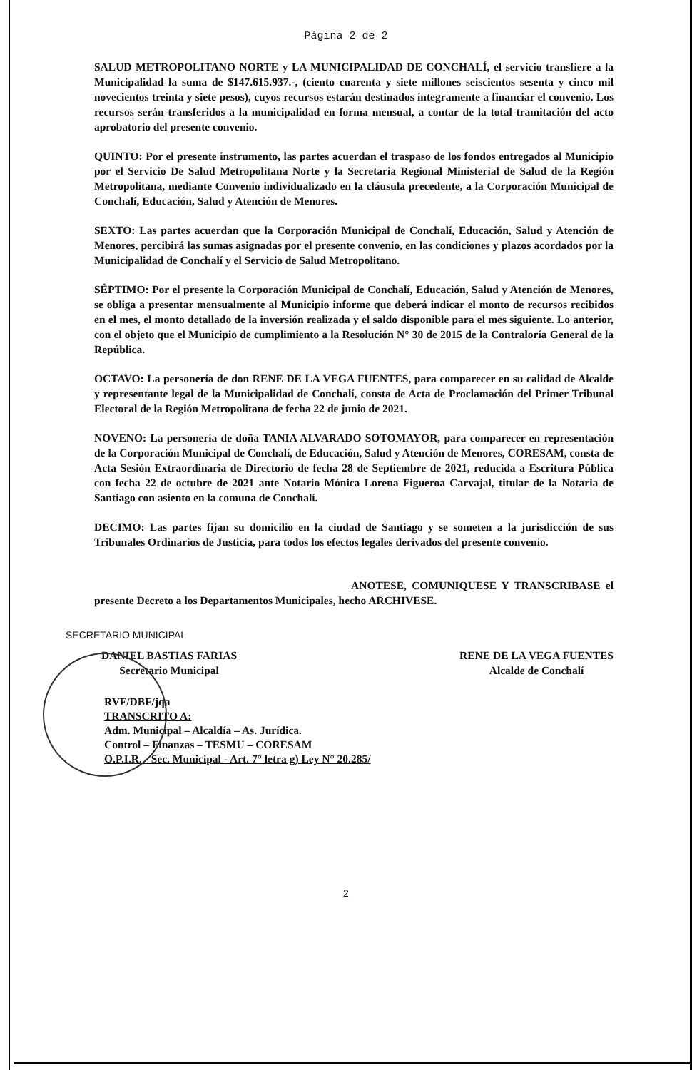Página 2 de 2
SALUD METROPOLITANO NORTE y LA MUNICIPALIDAD DE CONCHALÍ, el servicio transfiere a la Municipalidad la suma de $147.615.937.-, (ciento cuarenta y siete millones seiscientos sesenta y cinco mil novecientos treinta y siete pesos), cuyos recursos estarán destinados íntegramente a financiar el convenio. Los recursos serán transferidos a la municipalidad en forma mensual, a contar de la total tramitación del acto aprobatorio del presente convenio.
QUINTO: Por el presente instrumento, las partes acuerdan el traspaso de los fondos entregados al Municipio por el Servicio De Salud Metropolitana Norte y la Secretaria Regional Ministerial de Salud de la Región Metropolitana, mediante Convenio individualizado en la cláusula precedente, a la Corporación Municipal de Conchalí, Educación, Salud y Atención de Menores.
SEXTO: Las partes acuerdan que la Corporación Municipal de Conchalí, Educación, Salud y Atención de Menores, percibirá las sumas asignadas por el presente convenio, en las condiciones y plazos acordados por la Municipalidad de Conchalí y el Servicio de Salud Metropolitano.
SÉPTIMO: Por el presente la Corporación Municipal de Conchalí, Educación, Salud y Atención de Menores, se obliga a presentar mensualmente al Municipio informe que deberá indicar el monto de recursos recibidos en el mes, el monto detallado de la inversión realizada y el saldo disponible para el mes siguiente. Lo anterior, con el objeto que el Municipio de cumplimiento a la Resolución N° 30 de 2015 de la Contraloría General de la República.
OCTAVO: La personería de don RENE DE LA VEGA FUENTES, para comparecer en su calidad de Alcalde y representante legal de la Municipalidad de Conchalí, consta de Acta de Proclamación del Primer Tribunal Electoral de la Región Metropolitana de fecha 22 de junio de 2021.
NOVENO: La personería de doña TANIA ALVARADO SOTOMAYOR, para comparecer en representación de la Corporación Municipal de Conchalí, de Educación, Salud y Atención de Menores, CORESAM, consta de Acta Sesión Extraordinaria de Directorio de fecha 28 de Septiembre de 2021, reducida a Escritura Pública con fecha 22 de octubre de 2021 ante Notario Mónica Lorena Figueroa Carvajal, titular de la Notaria de Santiago con asiento en la comuna de Conchalí.
DECIMO: Las partes fijan su domicilio en la ciudad de Santiago y se someten a la jurisdicción de sus Tribunales Ordinarios de Justicia, para todos los efectos legales derivados del presente convenio.
ANOTESE, COMUNIQUESE Y TRANSCRIBASE el presente Decreto a los Departamentos Municipales, hecho ARCHIVESE.
SECRETARIO MUNICIPAL
DANIEL BASTIAS FARIAS
Secretario Municipal
RENE DE LA VEGA FUENTES
Alcalde de Conchalí
RVF/DBF/jqa
TRANSCRITO A:
Adm. Municipal – Alcaldía – As. Jurídica.
Control – Finanzas – TESMU – CORESAM
O.P.I.R. - Sec. Municipal - Art. 7° letra g) Ley N° 20.285/
2